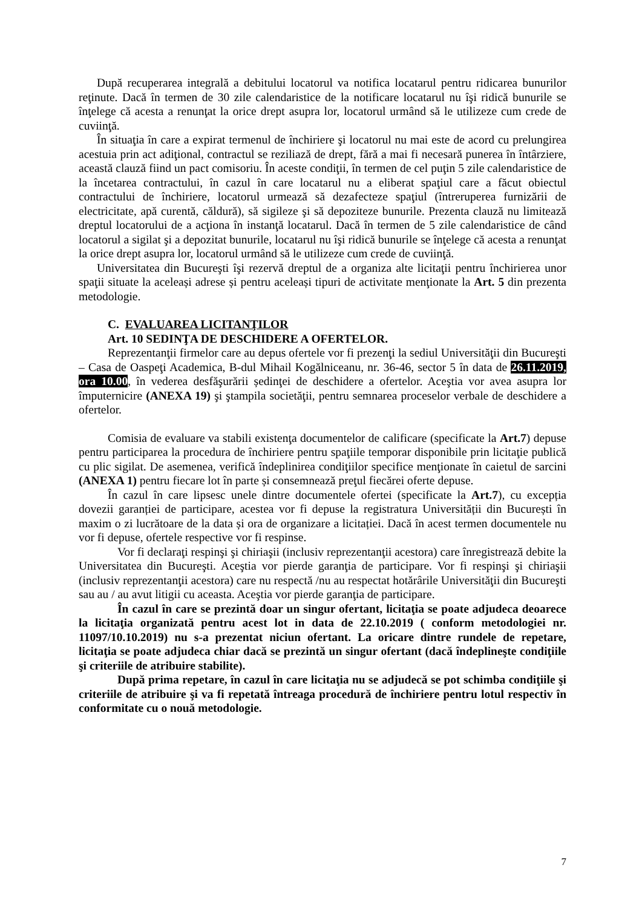După recuperarea integrală a debitului locatorul va notifica locatarul pentru ridicarea bunurilor reţinute. Dacă în termen de 30 zile calendaristice de la notificare locatarul nu îşi ridică bunurile se înţelege că acesta a renunţat la orice drept asupra lor, locatorul urmând să le utilizeze cum crede de cuviinţă.
În situaţia în care a expirat termenul de închiriere şi locatorul nu mai este de acord cu prelungirea acestuia prin act adiţional, contractul se reziliază de drept, fără a mai fi necesară punerea în întârziere, această clauză fiind un pact comisoriu. În aceste condiţii, în termen de cel puţin 5 zile calendaristice de la încetarea contractului, în cazul în care locatarul nu a eliberat spaţiul care a făcut obiectul contractului de închiriere, locatorul urmează să dezafecteze spaţiul (întreruperea furnizării de electricitate, apă curentă, căldură), să sigileze şi să depoziteze bunurile. Prezenta clauză nu limitează dreptul locatorului de a acţiona în instanţă locatarul. Dacă în termen de 5 zile calendaristice de când locatorul a sigilat şi a depozitat bunurile, locatarul nu îşi ridică bunurile se înţelege că acesta a renunţat la orice drept asupra lor, locatorul urmând să le utilizeze cum crede de cuviinţă.
Universitatea din Bucureşti îşi rezervă dreptul de a organiza alte licitaţii pentru închirierea unor spaţii situate la aceleași adrese și pentru aceleași tipuri de activitate menţionate la Art. 5 din prezenta metodologie.
C. EVALUAREA LICITANŢILOR
Art. 10 SEDINŢA DE DESCHIDERE A OFERTELOR.
Reprezentanţii firmelor care au depus ofertele vor fi prezenţi la sediul Universităţii din Bucureşti – Casa de Oaspeţi Academica, B-dul Mihail Kogălniceanu, nr. 36-46, sector 5 în data de 26.11.2019, ora 10.00, în vederea desfăşurării ședinţei de deschidere a ofertelor. Aceştia vor avea asupra lor împuternicire (ANEXA 19) şi ştampila societăţii, pentru semnarea proceselor verbale de deschidere a ofertelor.
Comisia de evaluare va stabili existenţa documentelor de calificare (specificate la Art.7) depuse pentru participarea la procedura de închiriere pentru spaţiile temporar disponibile prin licitaţie publică cu plic sigilat. De asemenea, verifică îndeplinirea condiţiilor specifice menţionate în caietul de sarcini (ANEXA 1) pentru fiecare lot în parte și consemnează preţul fiecărei oferte depuse.
În cazul în care lipsesc unele dintre documentele ofertei (specificate la Art.7), cu excepția dovezii garanției de participare, acestea vor fi depuse la registratura Universității din București în maxim o zi lucrătoare de la data și ora de organizare a licitației. Dacă în acest termen documentele nu vor fi depuse, ofertele respective vor fi respinse.
Vor fi declaraţi respinşi şi chiriaşii (inclusiv reprezentanţii acestora) care înregistrează debite la Universitatea din Bucureşti. Aceştia vor pierde garanţia de participare. Vor fi respinşi şi chiriaşii (inclusiv reprezentanţii acestora) care nu respectă /nu au respectat hotărârile Universităţii din Bucureşti sau au / au avut litigii cu aceasta. Aceştia vor pierde garanţia de participare.
În cazul în care se prezintă doar un singur ofertant, licitaţia se poate adjudeca deoarece la licitaţia organizată pentru acest lot in data de 22.10.2019 ( conform metodologiei nr. 11097/10.10.2019) nu s-a prezentat niciun ofertant. La oricare dintre rundele de repetare, licitaţia se poate adjudeca chiar dacă se prezintă un singur ofertant (dacă îndeplineşte condiţiile şi criteriile de atribuire stabilite).
După prima repetare, în cazul în care licitaţia nu se adjudecă se pot schimba condiţiile şi criteriile de atribuire şi va fi repetată întreaga procedură de închiriere pentru lotul respectiv în conformitate cu o nouă metodologie.
7